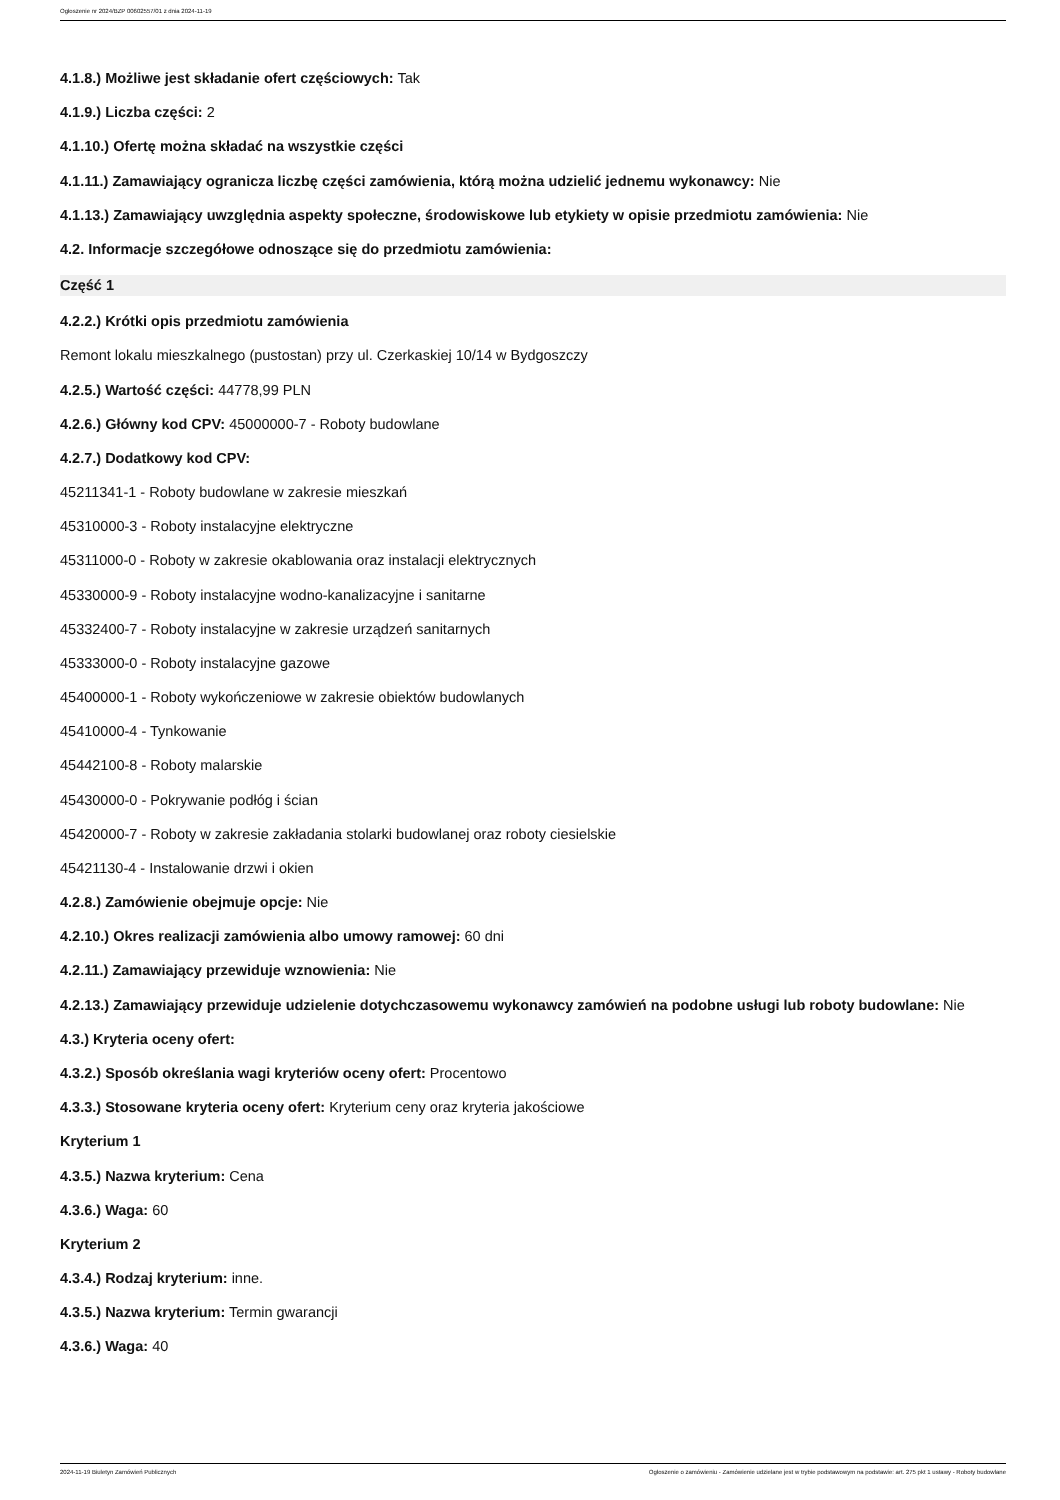Ogłoszenie nr 2024/BZP 00602557/01 z dnia 2024-11-19
4.1.8.) Możliwe jest składanie ofert częściowych: Tak
4.1.9.) Liczba części: 2
4.1.10.) Ofertę można składać na wszystkie części
4.1.11.) Zamawiający ogranicza liczbę części zamówienia, którą można udzielić jednemu wykonawcy: Nie
4.1.13.) Zamawiający uwzględnia aspekty społeczne, środowiskowe lub etykiety w opisie przedmiotu zamówienia: Nie
4.2. Informacje szczegółowe odnoszące się do przedmiotu zamówienia:
Część 1
4.2.2.) Krótki opis przedmiotu zamówienia
Remont lokalu mieszkalnego (pustostan) przy ul. Czerkaskiej 10/14 w Bydgoszczy
4.2.5.) Wartość części: 44778,99 PLN
4.2.6.) Główny kod CPV: 45000000-7 - Roboty budowlane
4.2.7.) Dodatkowy kod CPV:
45211341-1 - Roboty budowlane w zakresie mieszkań
45310000-3 - Roboty instalacyjne elektryczne
45311000-0 - Roboty w zakresie okablowania oraz instalacji elektrycznych
45330000-9 - Roboty instalacyjne wodno-kanalizacyjne i sanitarne
45332400-7 - Roboty instalacyjne w zakresie urządzeń sanitarnych
45333000-0 - Roboty instalacyjne gazowe
45400000-1 - Roboty wykończeniowe w zakresie obiektów budowlanych
45410000-4 - Tynkowanie
45442100-8 - Roboty malarskie
45430000-0 - Pokrywanie podłóg i ścian
45420000-7 - Roboty w zakresie zakładania stolarki budowlanej oraz roboty ciesielskie
45421130-4 - Instalowanie drzwi i okien
4.2.8.) Zamówienie obejmuje opcje: Nie
4.2.10.) Okres realizacji zamówienia albo umowy ramowej: 60 dni
4.2.11.) Zamawiający przewiduje wznowienia: Nie
4.2.13.) Zamawiający przewiduje udzielenie dotychczasowemu wykonawcy zamówień na podobne usługi lub roboty budowlane: Nie
4.3.) Kryteria oceny ofert:
4.3.2.) Sposób określania wagi kryteriów oceny ofert: Procentowo
4.3.3.) Stosowane kryteria oceny ofert: Kryterium ceny oraz kryteria jakościowe
Kryterium 1
4.3.5.) Nazwa kryterium: Cena
4.3.6.) Waga: 60
Kryterium 2
4.3.4.) Rodzaj kryterium: inne.
4.3.5.) Nazwa kryterium: Termin gwarancji
4.3.6.) Waga: 40
2024-11-19 Biuletyn Zamówień Publicznych Ogłoszenie o zamówieniu - Zamówienie udzielane jest w trybie podstawowym na podstawie: art. 275 pkt 1 ustawy - Roboty budowlane